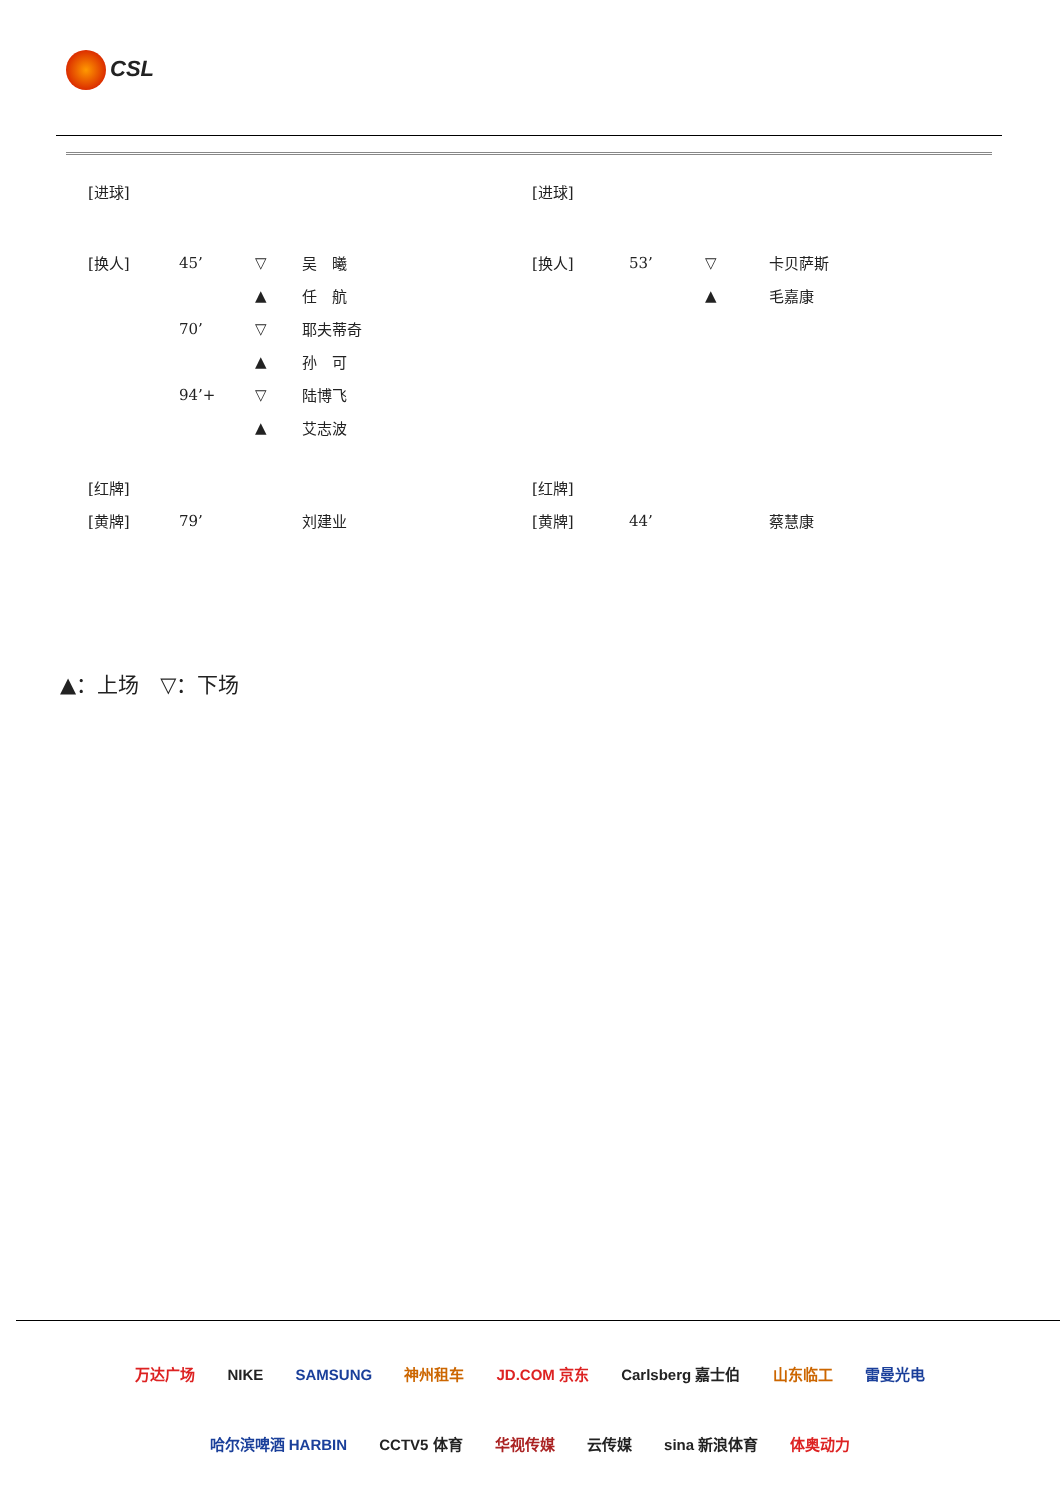CSL
| [进球] | | | |
| [换人] | 45’ | ▽ | 吴 曦 |
| | | ▲ | 任 航 |
| | 70’ | ▽ | 耶夫蒂奇 |
| | | ▲ | 孙 可 |
| | 94’+ | ▽ | 陆博飞 |
| | | ▲ | 艾志波 |
| [红牌] | | | |
| [黄牌] | 79’ | | 刘建业 |
| [进球] | | | |
| [换人] | 53’ | ▽ | 卡贝萨斯 |
| | | ▲ | 毛嘉康 |
| [红牌] | | | |
| [黄牌] | 44’ | | 蔡慧康 |
▲：上场　▽：下场
万达广场 NIKE SAMSUNG 神州租车 JD.COM 京东 Carlsberg 嘉士伯 山东临工 雷曼光电
哈尔滨啤酒 HARBIN CCTV5 体育 华视传媒 云传媒 sina 新浪体育 体奥动力